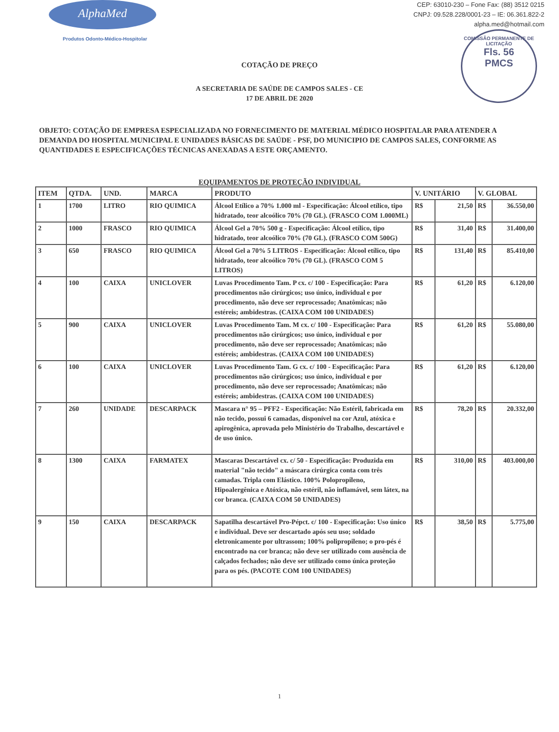AlphaMed
Produtos Odonto-Médico-Hospitolar
CEP: 63010-230 – Fone Fax: (88) 3512 0215
CNPJ: 09.528.228/0001-23 – IE: 06.361.822-2
alpha.med@hotmail.com
COMISSÃO PERMANENTE DE LICITAÇÃO
Fls. 56
PMCS
COTAÇÃO DE PREÇO
A SECRETARIA DE SAÚDE DE CAMPOS SALES - CE
17 DE ABRIL DE 2020
OBJETO: COTAÇÃO DE EMPRESA ESPECIALIZADA NO FORNECIMENTO DE MATERIAL MÉDICO HOSPITALAR PARA ATENDER A DEMANDA DO HOSPITAL MUNICIPAL E UNIDADES BÁSICAS DE SAÚDE - PSF, DO MUNICIPIO DE CAMPOS SALES, CONFORME AS QUANTIDADES E ESPECIFICAÇÕES TÉCNICAS ANEXADAS A ESTE ORÇAMENTO.
EQUIPAMENTOS DE PROTEÇÃO INDIVIDUAL
| ITEM | QTDA. | UND. | MARCA | PRODUTO | V. UNITÁRIO | | V. GLOBAL | |
| --- | --- | --- | --- | --- | --- | --- | --- | --- |
| 1 | 1700 | LITRO | RIO QUIMICA | Álcool Etílico a 70% 1.000 ml - Especificação: Álcool etílico, tipo hidratado, teor alcoólico 70% (70 GL). (FRASCO COM 1.000ML) | R$ | 21,50 | R$ | 36.550,00 |
| 2 | 1000 | FRASCO | RIO QUIMICA | Álcool Gel a 70% 500 g - Especificação: Álcool etílico, tipo hidratado, teor alcoólico 70% (70 GL). (FRASCO COM 500G) | R$ | 31,40 | R$ | 31.400,00 |
| 3 | 650 | FRASCO | RIO QUIMICA | Álcool Gel a 70% 5 LITROS - Especificação: Álcool etílico, tipo hidratado, teor alcoólico 70% (70 GL). (FRASCO COM 5 LITROS) | R$ | 131,40 | R$ | 85.410,00 |
| 4 | 100 | CAIXA | UNICLOVER | Luvas Procedimento Tam. P cx. c/ 100 - Especificação: Para procedimentos não cirúrgicos; uso único, individual e por procedimento, não deve ser reprocessado; Anatômicas; não estéreis; ambidestras. (CAIXA COM 100 UNIDADES) | R$ | 61,20 | R$ | 6.120,00 |
| 5 | 900 | CAIXA | UNICLOVER | Luvas Procedimento Tam. M cx. c/ 100 - Especificação: Para procedimentos não cirúrgicos; uso único, individual e por procedimento, não deve ser reprocessado; Anatômicas; não estéreis; ambidestras. (CAIXA COM 100 UNIDADES) | R$ | 61,20 | R$ | 55.080,00 |
| 6 | 100 | CAIXA | UNICLOVER | Luvas Procedimento Tam. G cx. c/ 100 - Especificação: Para procedimentos não cirúrgicos; uso único, individual e por procedimento, não deve ser reprocessado; Anatômicas; não estéreis; ambidestras. (CAIXA COM 100 UNIDADES) | R$ | 61,20 | R$ | 6.120,00 |
| 7 | 260 | UNIDADE | DESCARPACK | Mascara n° 95 – PFF2 - Especificação: Não Estéril, fabricada em não tecido, possui 6 camadas, disponível na cor Azul, atóxica e apirogênica, aprovada pelo Ministério do Trabalho, descartável e de uso único. | R$ | 78,20 | R$ | 20.332,00 |
| 8 | 1300 | CAIXA | FARMATEX | Mascaras Descartável cx. c/ 50 - Especificação: Produzida em material "não tecido" a máscara cirúrgica conta com três camadas. Tripla com Elástico. 100% Polopropileno, Hipoalergênica e Atóxica, não estéril, não inflamável, sem látex, na cor branca. (CAIXA COM 50 UNIDADES) | R$ | 310,00 | R$ | 403.000,00 |
| 9 | 150 | CAIXA | DESCARPACK | Sapatilha descartável Pro-Pépct. c/ 100 - Especificação: Uso único e individual. Deve ser descartado após seu uso; soldado eletronicamente por ultrassom; 100% polipropileno; o pro-pés é encontrado na cor branca; não deve ser utilizado com ausência de calçados fechados; não deve ser utilizado como única proteção para os pés. (PACOTE COM 100 UNIDADES) | R$ | 38,50 | R$ | 5.775,00 |
1